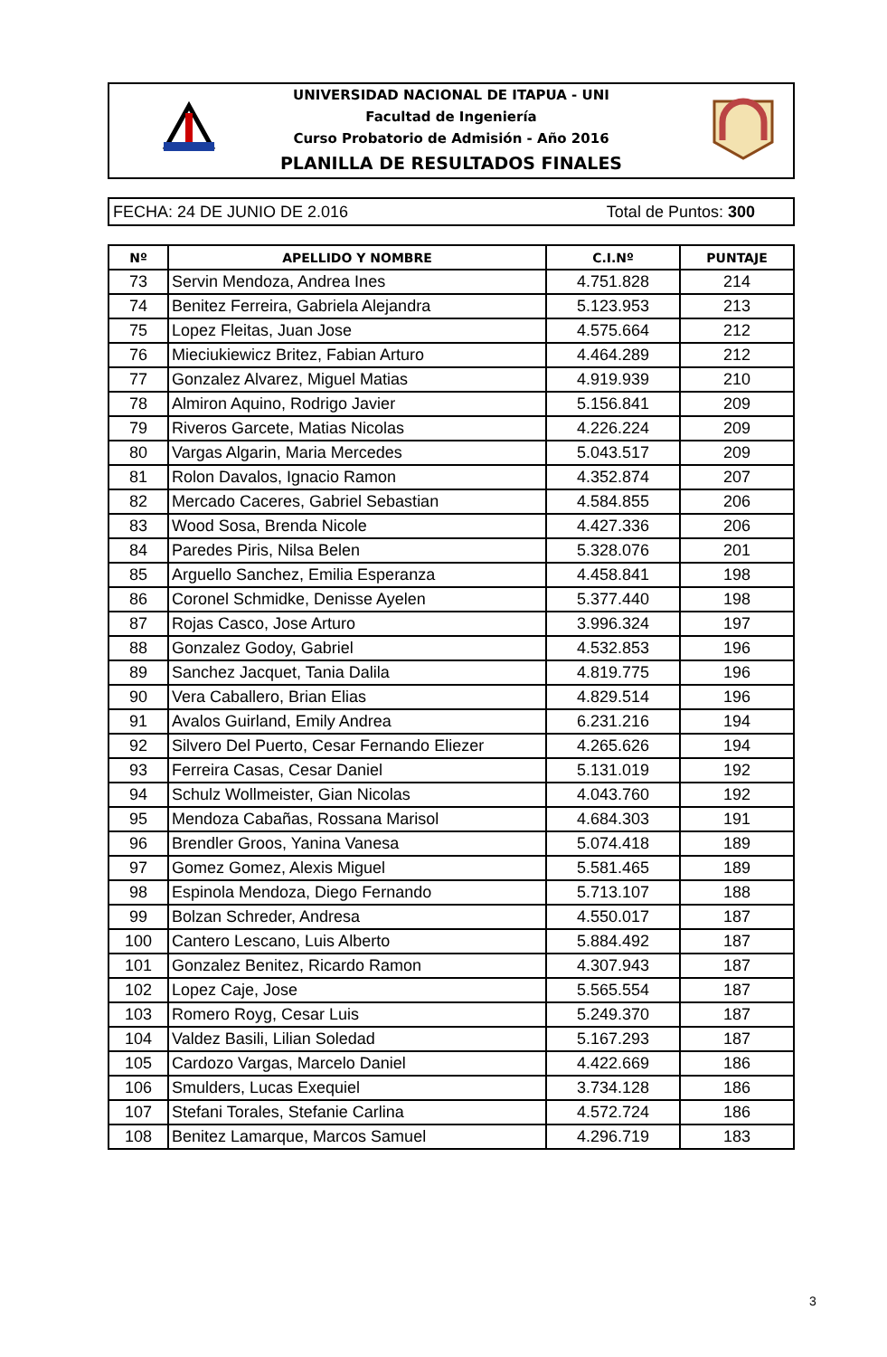UNIVERSIDAD NACIONAL DE ITAPUA - UNI
Facultad de Ingeniería
Curso Probatorio de Admisión - Año 2016
PLANILLA DE RESULTADOS FINALES
FECHA: 24 DE JUNIO DE 2.016 Total de Puntos: 300
| Nº | APELLIDO Y NOMBRE | C.I.Nº | PUNTAJE |
| --- | --- | --- | --- |
| 73 | Servin Mendoza, Andrea Ines | 4.751.828 | 214 |
| 74 | Benitez Ferreira, Gabriela Alejandra | 5.123.953 | 213 |
| 75 | Lopez Fleitas, Juan Jose | 4.575.664 | 212 |
| 76 | Mieciukiewicz Britez, Fabian Arturo | 4.464.289 | 212 |
| 77 | Gonzalez Alvarez, Miguel Matias | 4.919.939 | 210 |
| 78 | Almiron Aquino, Rodrigo Javier | 5.156.841 | 209 |
| 79 | Riveros Garcete, Matias Nicolas | 4.226.224 | 209 |
| 80 | Vargas Algarin, Maria Mercedes | 5.043.517 | 209 |
| 81 | Rolon Davalos, Ignacio Ramon | 4.352.874 | 207 |
| 82 | Mercado Caceres, Gabriel Sebastian | 4.584.855 | 206 |
| 83 | Wood Sosa, Brenda Nicole | 4.427.336 | 206 |
| 84 | Paredes Piris, Nilsa Belen | 5.328.076 | 201 |
| 85 | Arguello Sanchez, Emilia Esperanza | 4.458.841 | 198 |
| 86 | Coronel Schmidke, Denisse Ayelen | 5.377.440 | 198 |
| 87 | Rojas Casco, Jose Arturo | 3.996.324 | 197 |
| 88 | Gonzalez Godoy, Gabriel | 4.532.853 | 196 |
| 89 | Sanchez Jacquet, Tania Dalila | 4.819.775 | 196 |
| 90 | Vera Caballero, Brian Elias | 4.829.514 | 196 |
| 91 | Avalos Guirland, Emily Andrea | 6.231.216 | 194 |
| 92 | Silvero Del Puerto, Cesar Fernando Eliezer | 4.265.626 | 194 |
| 93 | Ferreira Casas, Cesar Daniel | 5.131.019 | 192 |
| 94 | Schulz Wollmeister, Gian Nicolas | 4.043.760 | 192 |
| 95 | Mendoza Cabañas, Rossana Marisol | 4.684.303 | 191 |
| 96 | Brendler Groos, Yanina Vanesa | 5.074.418 | 189 |
| 97 | Gomez Gomez, Alexis Miguel | 5.581.465 | 189 |
| 98 | Espinola Mendoza, Diego Fernando | 5.713.107 | 188 |
| 99 | Bolzan Schreder, Andresa | 4.550.017 | 187 |
| 100 | Cantero Lescano, Luis Alberto | 5.884.492 | 187 |
| 101 | Gonzalez Benitez, Ricardo Ramon | 4.307.943 | 187 |
| 102 | Lopez Caje, Jose | 5.565.554 | 187 |
| 103 | Romero Royg, Cesar Luis | 5.249.370 | 187 |
| 104 | Valdez Basili, Lilian Soledad | 5.167.293 | 187 |
| 105 | Cardozo Vargas, Marcelo Daniel | 4.422.669 | 186 |
| 106 | Smulders, Lucas Exequiel | 3.734.128 | 186 |
| 107 | Stefani Torales, Stefanie Carlina | 4.572.724 | 186 |
| 108 | Benitez Lamarque, Marcos Samuel | 4.296.719 | 183 |
3